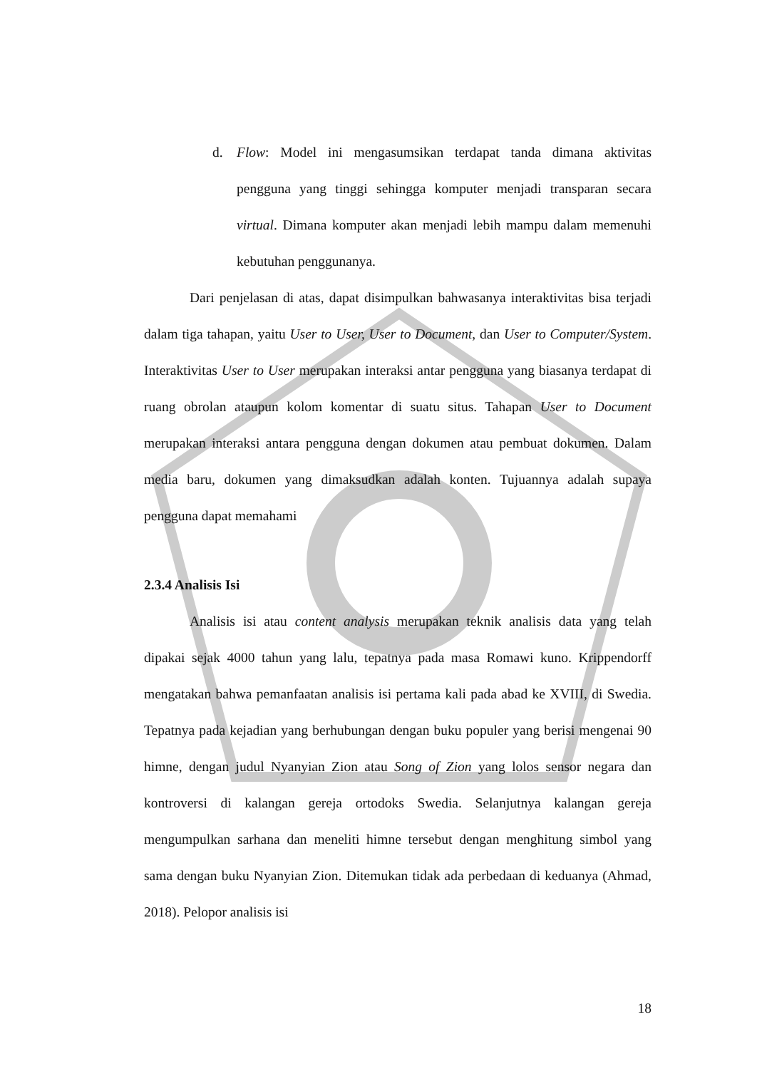d. Flow: Model ini mengasumsikan terdapat tanda dimana aktivitas pengguna yang tinggi sehingga komputer menjadi transparan secara virtual. Dimana komputer akan menjadi lebih mampu dalam memenuhi kebutuhan penggunanya.
Dari penjelasan di atas, dapat disimpulkan bahwasanya interaktivitas bisa terjadi dalam tiga tahapan, yaitu User to User, User to Document, dan User to Computer/System. Interaktivitas User to User merupakan interaksi antar pengguna yang biasanya terdapat di ruang obrolan ataupun kolom komentar di suatu situs. Tahapan User to Document merupakan interaksi antara pengguna dengan dokumen atau pembuat dokumen. Dalam media baru, dokumen yang dimaksudkan adalah konten. Tujuannya adalah supaya pengguna dapat memahami
2.3.4 Analisis Isi
Analisis isi atau content analysis merupakan teknik analisis data yang telah dipakai sejak 4000 tahun yang lalu, tepatnya pada masa Romawi kuno. Krippendorff mengatakan bahwa pemanfaatan analisis isi pertama kali pada abad ke XVIII, di Swedia. Tepatnya pada kejadian yang berhubungan dengan buku populer yang berisi mengenai 90 himne, dengan judul Nyanyian Zion atau Song of Zion yang lolos sensor negara dan kontroversi di kalangan gereja ortodoks Swedia. Selanjutnya kalangan gereja mengumpulkan sarhana dan meneliti himne tersebut dengan menghitung simbol yang sama dengan buku Nyanyian Zion. Ditemukan tidak ada perbedaan di keduanya (Ahmad, 2018). Pelopor analisis isi
18